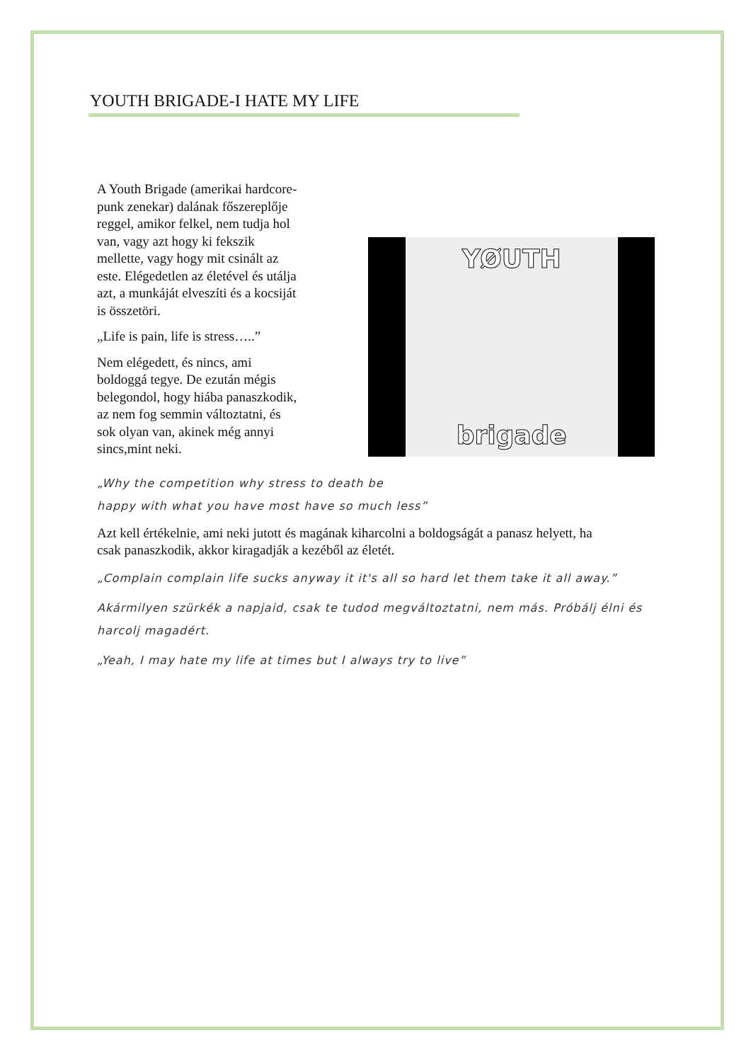YOUTH BRIGADE-I HATE MY LIFE
A Youth Brigade (amerikai hardcore-punk zenekar) dalának főszereplője reggel, amikor felkel, nem tudja hol van, vagy azt hogy ki fekszik mellette, vagy hogy mit csinált az este. Elégedetlen az életével és utálja azt, a munkáját elveszíti és a kocsiját is összetöri.
„Life is pain, life is stress…..”
Nem elégedett, és nincs, ami boldoggá tegye. De ezután mégis belegondol, hogy hiába panaszkodik, az nem fog semmin változtatni, és sok olyan van, akinek még annyi sincs,mint neki.
YØUTH
brigade
„Why the competition why stress to death be
happy with what you have most have so much less”
Azt kell értékelnie, ami neki jutott és magának kiharcolni a boldogságát a panasz helyett, ha csak panaszkodik, akkor kiragadják a kezéből az életét.
„Complain complain life sucks anyway it it's all so hard let them take it all away.”
Akármilyen szürkék a napjaid, csak te tudod megváltoztatni, nem más. Próbálj élni és harcolj magadért.
„Yeah, I may hate my life at times but I always try to live”